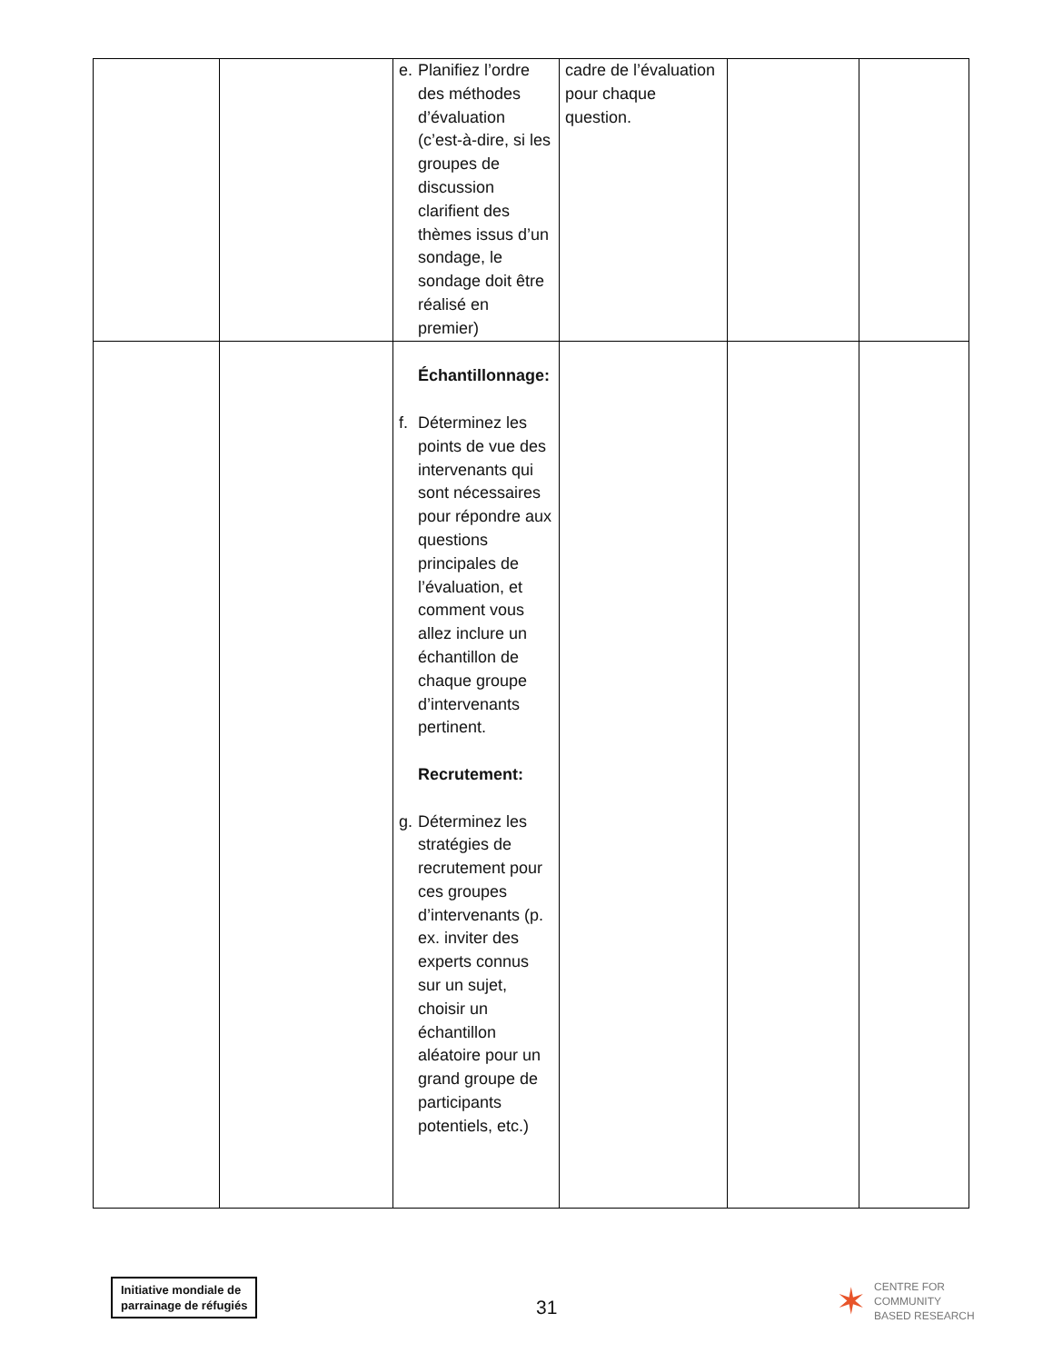| | | e. Planifiez l’ordre des méthodes d’évaluation (c’est-à-dire, si les groupes de discussion clarifient des thèmes issus d’un sondage, le sondage doit être réalisé en premier) | cadre de l’évaluation pour chaque question. | | |
| | | Échantillonnage: f. Déterminez les points de vue des intervenants qui sont nécessaires pour répondre aux questions principales de l’évaluation, et comment vous allez inclure un échantillon de chaque groupe d’intervenants pertinent. Recrutement: g. Déterminez les stratégies de recrutement pour ces groupes d’intervenants (p. ex. inviter des experts connus sur un sujet, choisir un échantillon aléatoire pour un grand groupe de participants potentiels, etc.) | | | |
Initiative mondiale de
parrainage de réfugiés
31
✶ CENTRE FOR
COMMUNITY
BASED RESEARCH